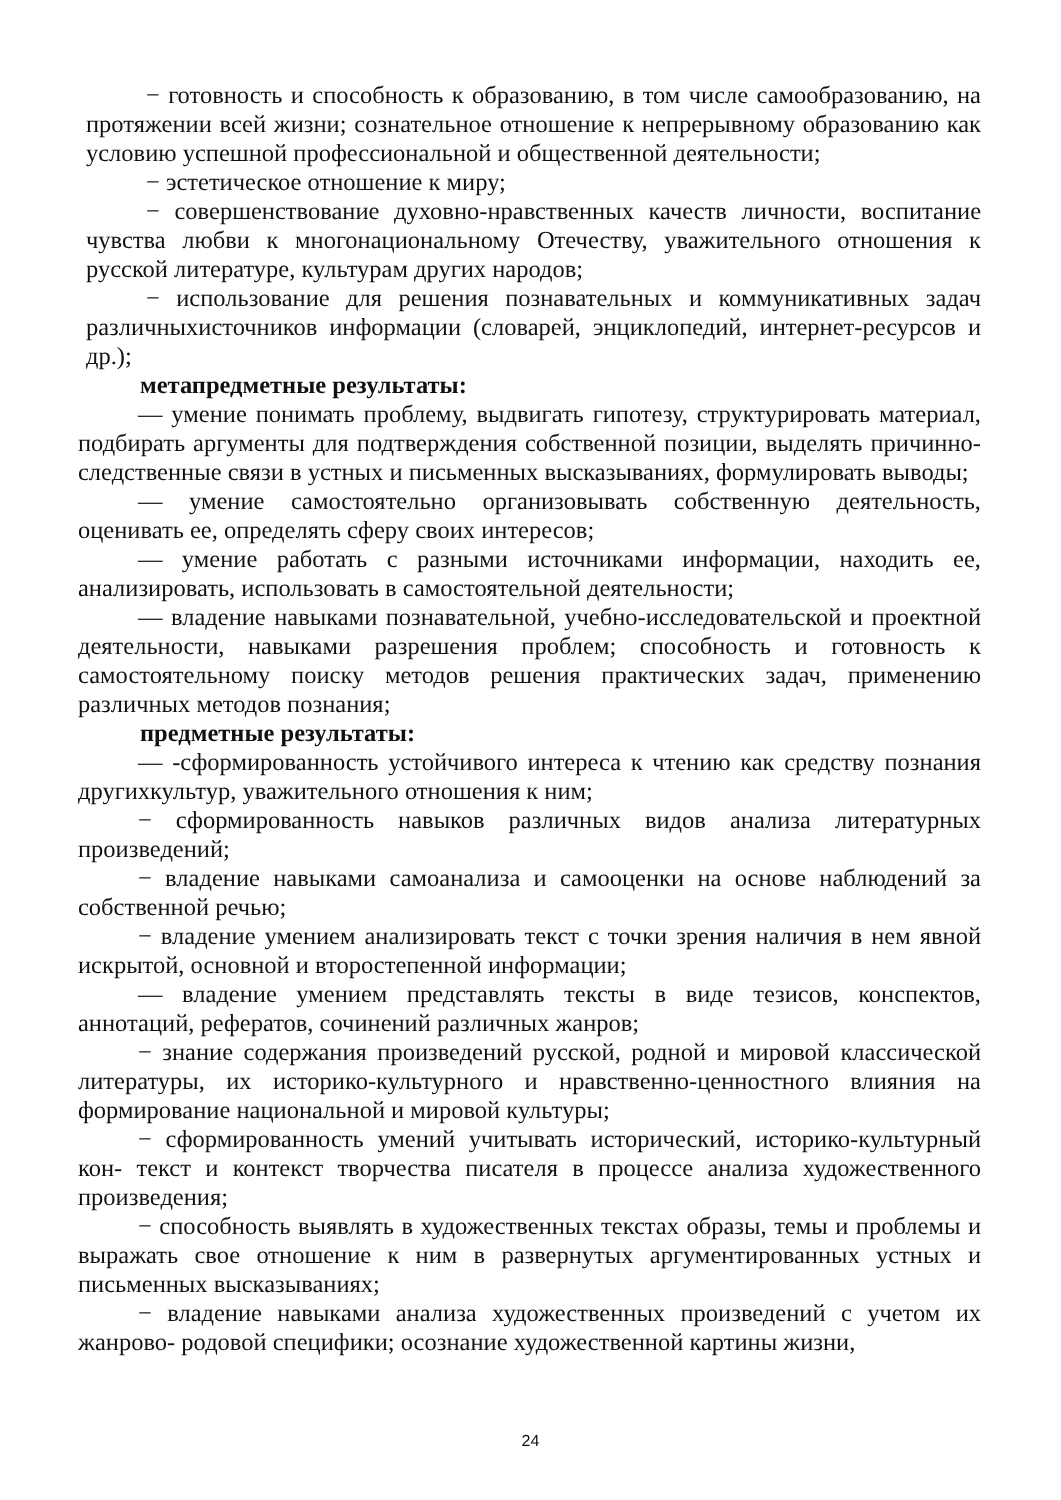− готовность и способность к образованию, в том числе самообразованию, на протяжении всей жизни; сознательное отношение к непрерывному образованию как условию успешной профессиональной и общественной деятельности;
− эстетическое отношение к миру;
− совершенствование духовно-нравственных качеств личности, воспитание чувства любви к многонациональному Отечеству, уважительного отношения к русской литературе, культурам других народов;
− использование для решения познавательных и коммуникативных задач различныхисточников информации (словарей, энциклопедий, интернет-ресурсов и др.);
метапредметные результаты:
— умение понимать проблему, выдвигать гипотезу, структурировать материал, подбирать аргументы для подтверждения собственной позиции, выделять причинно- следственные связи в устных и письменных высказываниях, формулировать выводы;
— умение самостоятельно организовывать собственную деятельность, оценивать ее, определять сферу своих интересов;
— умение работать с разными источниками информации, находить ее, анализировать, использовать в самостоятельной деятельности;
— владение навыками познавательной, учебно-исследовательской и проектной деятельности, навыками разрешения проблем; способность и готовность к самостоятельному поиску методов решения практических задач, применению различных методов познания;
предметные результаты:
— -сформированность устойчивого интереса к чтению как средству познания другихкультур, уважительного отношения к ним;
− сформированность навыков различных видов анализа литературных произведений;
− владение навыками самоанализа и самооценки на основе наблюдений за собственной речью;
− владение умением анализировать текст с точки зрения наличия в нем явной искрытой, основной и второстепенной информации;
— владение умением представлять тексты в виде тезисов, конспектов, аннотаций, рефератов, сочинений различных жанров;
− знание содержания произведений русской, родной и мировой классической литературы, их историко-культурного и нравственно-ценностного влияния на формирование национальной и мировой культуры;
− сформированность умений учитывать исторический, историко-культурный кон- текст и контекст творчества писателя в процессе анализа художественного произведения;
− способность выявлять в художественных текстах образы, темы и проблемы и выражать свое отношение к ним в развернутых аргументированных устных и письменных высказываниях;
− владение навыками анализа художественных произведений с учетом их жанрово- родовой специфики; осознание художественной картины жизни,
24